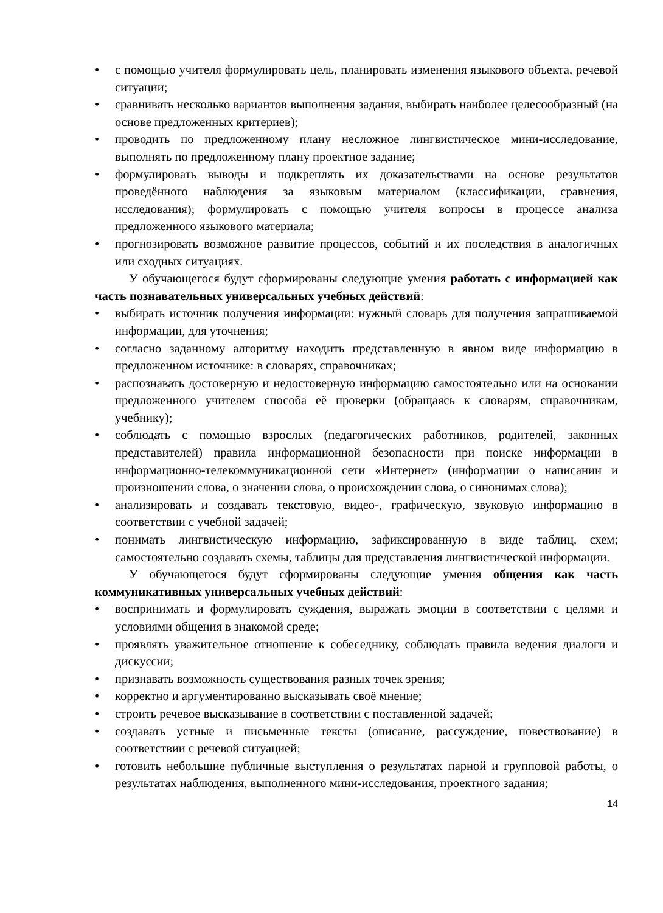• с помощью учителя формулировать цель, планировать изменения языкового объекта, речевой ситуации;
• сравнивать несколько вариантов выполнения задания, выбирать наиболее целесообразный (на основе предложенных критериев);
• проводить по предложенному плану несложное лингвистическое мини-исследование, выполнять по предложенному плану проектное задание;
• формулировать выводы и подкреплять их доказательствами на основе результатов проведённого наблюдения за языковым материалом (классификации, сравнения, исследования); формулировать с помощью учителя вопросы в процессе анализа предложенного языкового материала;
• прогнозировать возможное развитие процессов, событий и их последствия в аналогичных или сходных ситуациях.
У обучающегося будут сформированы следующие умения работать с информацией как часть познавательных универсальных учебных действий:
• выбирать источник получения информации: нужный словарь для получения запрашиваемой информации, для уточнения;
• согласно заданному алгоритму находить представленную в явном виде информацию в предложенном источнике: в словарях, справочниках;
• распознавать достоверную и недостоверную информацию самостоятельно или на основании предложенного учителем способа её проверки (обращаясь к словарям, справочникам, учебнику);
• соблюдать с помощью взрослых (педагогических работников, родителей, законных представителей) правила информационной безопасности при поиске информации в информационно-телекоммуникационной сети «Интернет» (информации о написании и произношении слова, о значении слова, о происхождении слова, о синонимах слова);
• анализировать и создавать текстовую, видео-, графическую, звуковую информацию в соответствии с учебной задачей;
• понимать лингвистическую информацию, зафиксированную в виде таблиц, схем; самостоятельно создавать схемы, таблицы для представления лингвистической информации.
У обучающегося будут сформированы следующие умения общения как часть коммуникативных универсальных учебных действий:
• воспринимать и формулировать суждения, выражать эмоции в соответствии с целями и условиями общения в знакомой среде;
• проявлять уважительное отношение к собеседнику, соблюдать правила ведения диалоги и дискуссии;
• признавать возможность существования разных точек зрения;
• корректно и аргументированно высказывать своё мнение;
• строить речевое высказывание в соответствии с поставленной задачей;
• создавать устные и письменные тексты (описание, рассуждение, повествование) в соответствии с речевой ситуацией;
• готовить небольшие публичные выступления о результатах парной и групповой работы, о результатах наблюдения, выполненного мини-исследования, проектного задания;
14